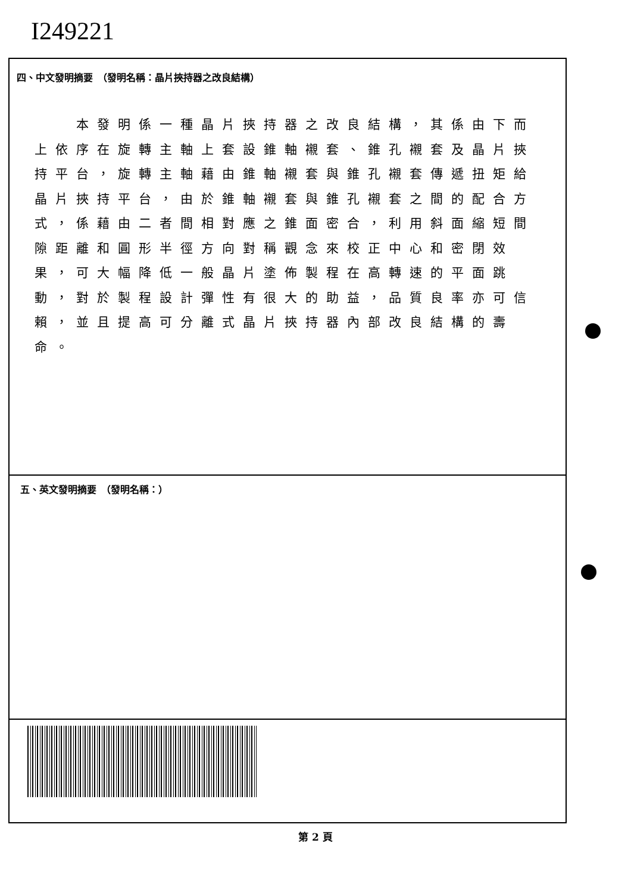I249221
四、中文發明摘要　（發明名稱：晶片挾持器之改良結構）
本發明係一種晶片挾持器之改良結構，其係由下而上依序在旋轉主軸上套設錐軸襯套、錐孔襯套及晶片挾持平台，旋轉主軸藉由錐軸襯套與錐孔襯套傳遞扭矩給晶片挾持平台，由於錐軸襯套與錐孔襯套之間的配合方式，係藉由二者間相對應之錐面密合，利用斜面縮短間隙距離和圓形半徑方向對稱觀念來校正中心和密閉效果，可大幅降低一般晶片塗佈製程在高轉速的平面跳動，對於製程設計彈性有很大的助益，品質良率亦可信賴，並且提高可分離式晶片挾持器內部改良結構的壽命。
五、英文發明摘要　（發明名稱：）
第 2 頁